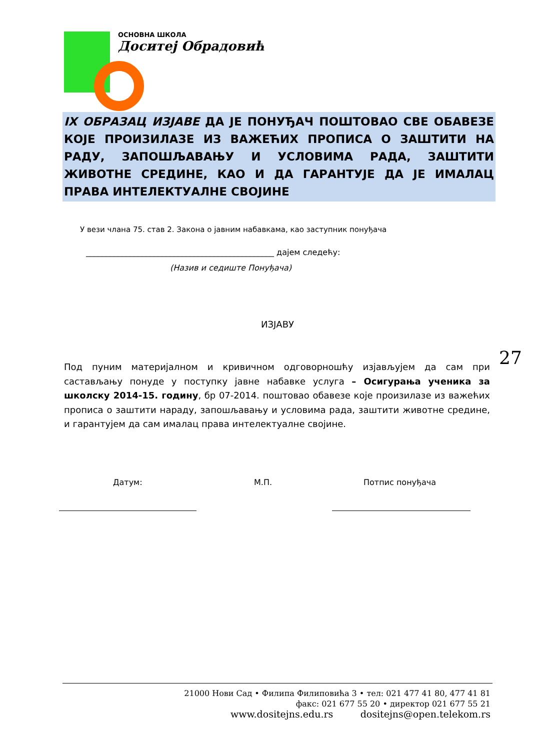ОСНОВНА ШКОЛА
Доситеј Обрадовић
IX ОБРАЗАЦ ИЗЈАВЕ ДА ЈЕ ПОНУЂАЧ ПОШТОВАО СВЕ ОБАВЕЗЕ КОЈЕ ПРОИЗИЛАЗЕ ИЗ ВАЖЕЋИХ ПРОПИСА О ЗАШТИТИ НА РАДУ, ЗАПОШЉАВАЊУ И УСЛОВИМА РАДА, ЗАШТИТИ ЖИВОТНЕ СРЕДИНЕ, КАО И ДА ГАРАНТУЈЕ ДА ЈЕ ИМАЛАЦ ПРАВА ИНТЕЛЕКТУАЛНЕ СВОЈИНЕ
У вези члана 75. став 2. Закона о јавним набавкама, као заступник понуђача
_______________________________________________ дајем следећу:
(Назив и седиште Понуђача)
ИЗЈАВУ
27
Под пуним материјалном и кривичном одговорношћу изјављујем да сам при састављању понуде у поступку јавне набавке услуга – Осигурања ученика за школску 2014-15. годину, бр 07-2014. поштовао обавезе које произилазе из важећих прописа о заштити нараду, запошљавању и условима рада, заштити животне средине, и гарантујем да сам ималац права интелектуалне својине.
Датум: М.П. Потпис понуђача
21000 Нови Сад • Филипа Филиповића 3 • тел: 021 477 41 80, 477 41 81
факс: 021 677 55 20 • директор 021 677 55 21
www.dositejns.edu.rs dositejns@open.telekom.rs